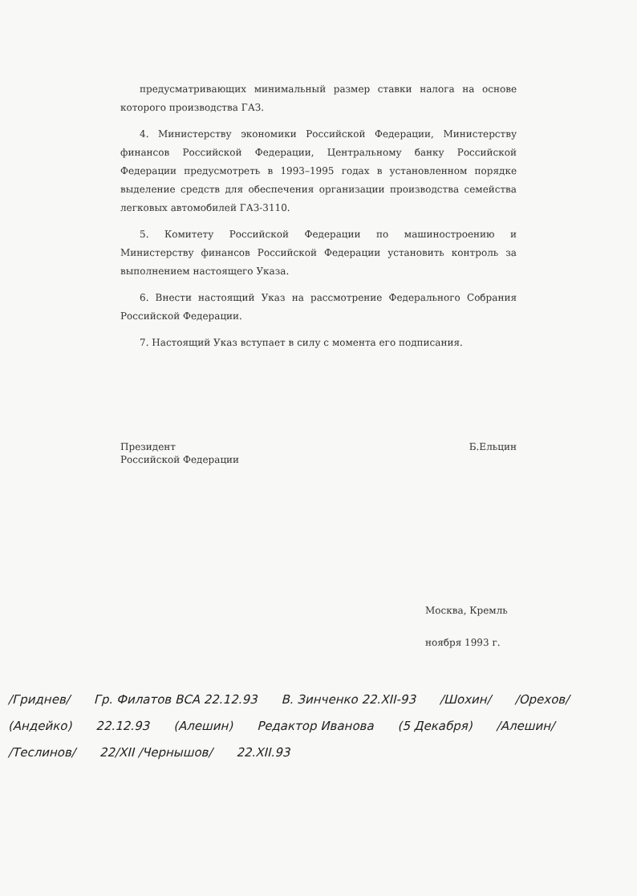предусматривающих минимальный размер ставки налога на основе которого производства ГАЗ.
4. Министерству экономики Российской Федерации, Министерству финансов Российской Федерации, Центральному банку Российской Федерации предусмотреть в 1993–1995 годах в установленном порядке выделение средств для обеспечения организации производства семейства легковых автомобилей ГАЗ-3110.
5. Комитету Российской Федерации по машиностроению и Министерству финансов Российской Федерации установить контроль за выполнением настоящего Указа.
6. Внести настоящий Указ на рассмотрение Федерального Собрания Российской Федерации.
7. Настоящий Указ вступает в силу с момента его подписания.
Президент
Российской Федерации
Б.Ельцин
Москва, Кремль
ноября 1993 г.
/Гриднев/ Гр. Филатов ВСА 22.12.93 В. Зинченко 22.XII-93 /Шохин/ /Орехов/ (Андейко) 22.12.93 (Алешин) Редактор Иванова (5 Декабря) /Алешин/ /Теслинов/ 22/XII /Чернышов/ 22.XII.93